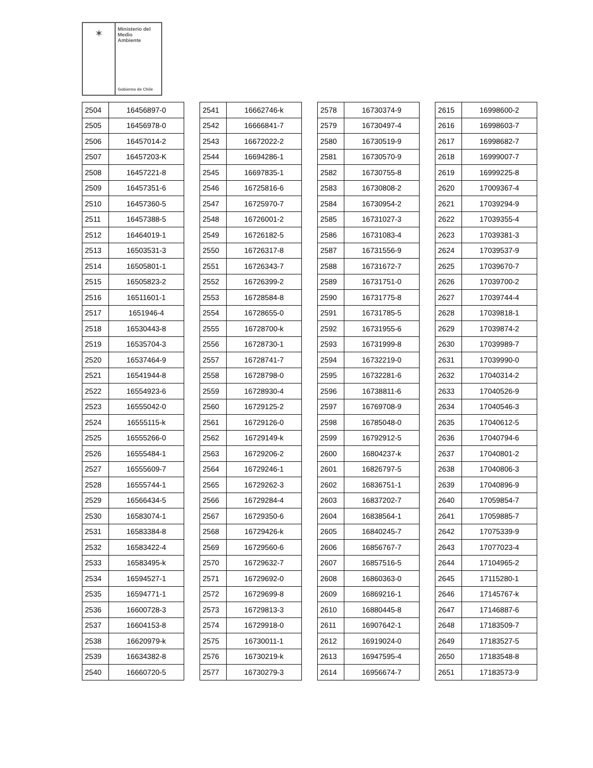✶
Ministerio del
Medio
Ambiente
Gobierno de Chile
| 2504 | 16456897-0 |
| 2505 | 16456978-0 |
| 2506 | 16457014-2 |
| 2507 | 16457203-K |
| 2508 | 16457221-8 |
| 2509 | 16457351-6 |
| 2510 | 16457360-5 |
| 2511 | 16457388-5 |
| 2512 | 16464019-1 |
| 2513 | 16503531-3 |
| 2514 | 16505801-1 |
| 2515 | 16505823-2 |
| 2516 | 16511601-1 |
| 2517 | 1651946-4 |
| 2518 | 16530443-8 |
| 2519 | 16535704-3 |
| 2520 | 16537464-9 |
| 2521 | 16541944-8 |
| 2522 | 16554923-6 |
| 2523 | 16555042-0 |
| 2524 | 16555115-k |
| 2525 | 16555266-0 |
| 2526 | 16555484-1 |
| 2527 | 16555609-7 |
| 2528 | 16555744-1 |
| 2529 | 16566434-5 |
| 2530 | 16583074-1 |
| 2531 | 16583384-8 |
| 2532 | 16583422-4 |
| 2533 | 16583495-k |
| 2534 | 16594527-1 |
| 2535 | 16594771-1 |
| 2536 | 16600728-3 |
| 2537 | 16604153-8 |
| 2538 | 16620979-k |
| 2539 | 16634382-8 |
| 2540 | 16660720-5 |
| 2541 | 16662746-k |
| 2542 | 16666841-7 |
| 2543 | 16672022-2 |
| 2544 | 16694286-1 |
| 2545 | 16697835-1 |
| 2546 | 16725816-6 |
| 2547 | 16725970-7 |
| 2548 | 16726001-2 |
| 2549 | 16726182-5 |
| 2550 | 16726317-8 |
| 2551 | 16726343-7 |
| 2552 | 16726399-2 |
| 2553 | 16728584-8 |
| 2554 | 16728655-0 |
| 2555 | 16728700-k |
| 2556 | 16728730-1 |
| 2557 | 16728741-7 |
| 2558 | 16728798-0 |
| 2559 | 16728930-4 |
| 2560 | 16729125-2 |
| 2561 | 16729126-0 |
| 2562 | 16729149-k |
| 2563 | 16729206-2 |
| 2564 | 16729246-1 |
| 2565 | 16729262-3 |
| 2566 | 16729284-4 |
| 2567 | 16729350-6 |
| 2568 | 16729426-k |
| 2569 | 16729560-6 |
| 2570 | 16729632-7 |
| 2571 | 16729692-0 |
| 2572 | 16729699-8 |
| 2573 | 16729813-3 |
| 2574 | 16729918-0 |
| 2575 | 16730011-1 |
| 2576 | 16730219-k |
| 2577 | 16730279-3 |
| 2578 | 16730374-9 |
| 2579 | 16730497-4 |
| 2580 | 16730519-9 |
| 2581 | 16730570-9 |
| 2582 | 16730755-8 |
| 2583 | 16730808-2 |
| 2584 | 16730954-2 |
| 2585 | 16731027-3 |
| 2586 | 16731083-4 |
| 2587 | 16731556-9 |
| 2588 | 16731672-7 |
| 2589 | 16731751-0 |
| 2590 | 16731775-8 |
| 2591 | 16731785-5 |
| 2592 | 16731955-6 |
| 2593 | 16731999-8 |
| 2594 | 16732219-0 |
| 2595 | 16732281-6 |
| 2596 | 16738811-6 |
| 2597 | 16769708-9 |
| 2598 | 16785048-0 |
| 2599 | 16792912-5 |
| 2600 | 16804237-k |
| 2601 | 16826797-5 |
| 2602 | 16836751-1 |
| 2603 | 16837202-7 |
| 2604 | 16838564-1 |
| 2605 | 16840245-7 |
| 2606 | 16856767-7 |
| 2607 | 16857516-5 |
| 2608 | 16860363-0 |
| 2609 | 16869216-1 |
| 2610 | 16880445-8 |
| 2611 | 16907642-1 |
| 2612 | 16919024-0 |
| 2613 | 16947595-4 |
| 2614 | 16956674-7 |
| 2615 | 16998600-2 |
| 2616 | 16998603-7 |
| 2617 | 16998682-7 |
| 2618 | 16999007-7 |
| 2619 | 16999225-8 |
| 2620 | 17009367-4 |
| 2621 | 17039294-9 |
| 2622 | 17039355-4 |
| 2623 | 17039381-3 |
| 2624 | 17039537-9 |
| 2625 | 17039670-7 |
| 2626 | 17039700-2 |
| 2627 | 17039744-4 |
| 2628 | 17039818-1 |
| 2629 | 17039874-2 |
| 2630 | 17039989-7 |
| 2631 | 17039990-0 |
| 2632 | 17040314-2 |
| 2633 | 17040526-9 |
| 2634 | 17040546-3 |
| 2635 | 17040612-5 |
| 2636 | 17040794-6 |
| 2637 | 17040801-2 |
| 2638 | 17040806-3 |
| 2639 | 17040896-9 |
| 2640 | 17059854-7 |
| 2641 | 17059885-7 |
| 2642 | 17075339-9 |
| 2643 | 17077023-4 |
| 2644 | 17104965-2 |
| 2645 | 17115280-1 |
| 2646 | 17145767-k |
| 2647 | 17146887-6 |
| 2648 | 17183509-7 |
| 2649 | 17183527-5 |
| 2650 | 17183548-8 |
| 2651 | 17183573-9 |